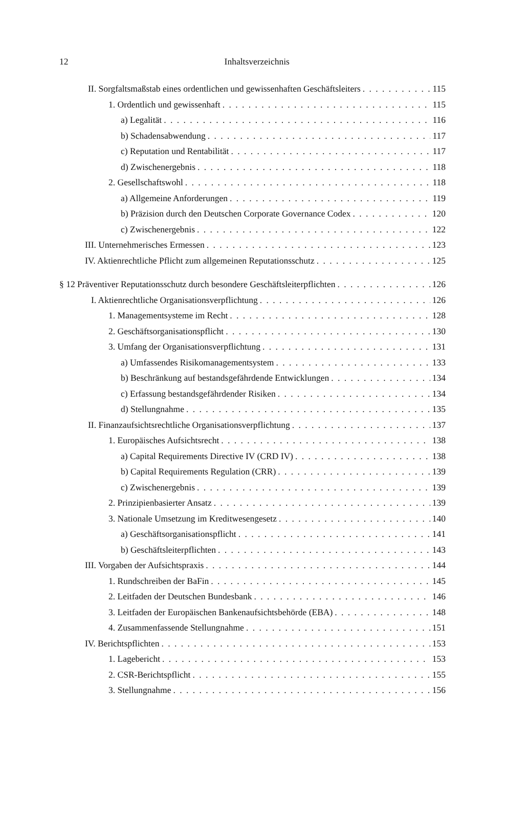12 Inhaltsverzeichnis
II. Sorgfaltsmaßstab eines ordentlichen und gewissenhaften Geschäftsleiters 115
1. Ordentlich und gewissenhaft 115
a) Legalität 116
b) Schadensabwendung 117
c) Reputation und Rentabilität 117
d) Zwischenergebnis 118
2. Gesellschaftswohl 118
a) Allgemeine Anforderungen 119
b) Präzision durch den Deutschen Corporate Governance Codex 120
c) Zwischenergebnis 122
III. Unternehmerisches Ermessen 123
IV. Aktienrechtliche Pflicht zum allgemeinen Reputationsschutz 125
§ 12 Präventiver Reputationsschutz durch besondere Geschäftsleiterpflichten 126
I. Aktienrechtliche Organisationsverpflichtung 126
1. Managementsysteme im Recht 128
2. Geschäftsorganisationspflicht 130
3. Umfang der Organisationsverpflichtung 131
a) Umfassendes Risikomanagementsystem 133
b) Beschränkung auf bestandsgefährdende Entwicklungen 134
c) Erfassung bestandsgefährdender Risiken 134
d) Stellungnahme 135
II. Finanzaufsichtsrechtliche Organisationsverpflichtung 137
1. Europäisches Aufsichtsrecht 138
a) Capital Requirements Directive IV (CRD IV) 138
b) Capital Requirements Regulation (CRR) 139
c) Zwischenergebnis 139
2. Prinzipienbasierter Ansatz 139
3. Nationale Umsetzung im Kreditwesengesetz 140
a) Geschäftsorganisationspflicht 141
b) Geschäftsleiterpflichten 143
III. Vorgaben der Aufsichtspraxis 144
1. Rundschreiben der BaFin 145
2. Leitfaden der Deutschen Bundesbank 146
3. Leitfaden der Europäischen Bankenaufsichtsbehörde (EBA) 148
4. Zusammenfassende Stellungnahme 151
IV. Berichtspflichten 153
1. Lagebericht 153
2. CSR-Berichtspflicht 155
3. Stellungnahme 156